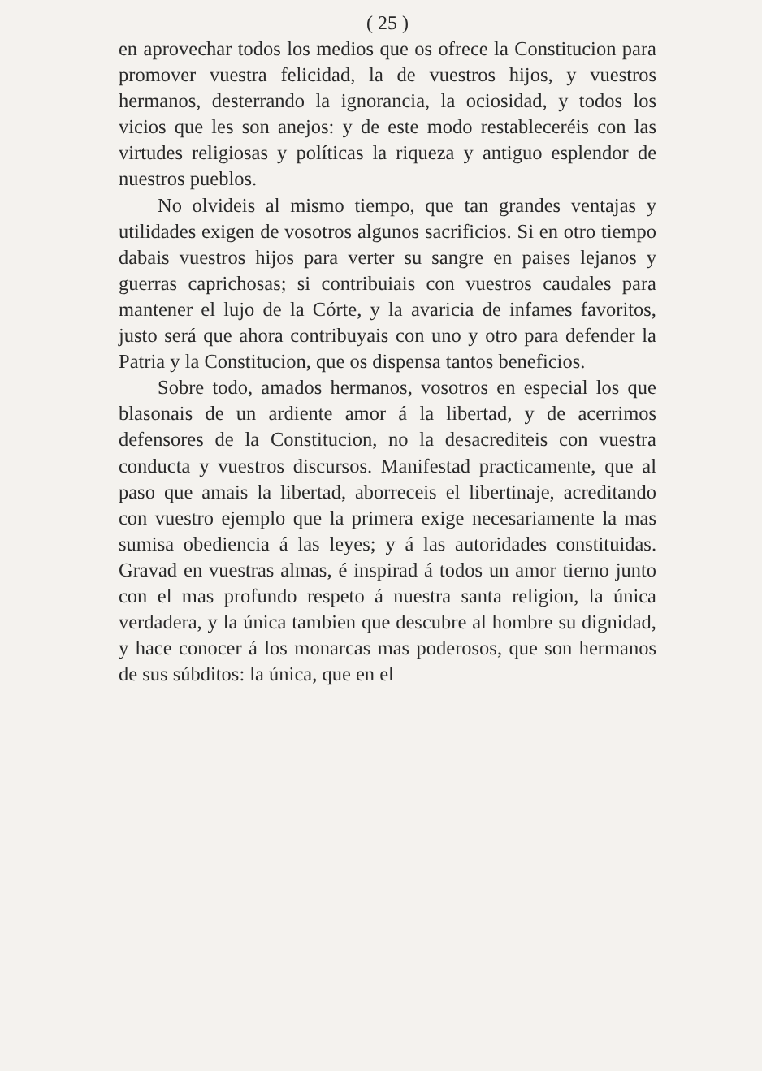( 25 )
en aprovechar todos los medios que os ofrece la Constitucion para promover vuestra felicidad, la de vuestros hijos, y vuestros hermanos, desterrando la ignorancia, la ociosidad, y todos los vicios que les son anejos: y de este modo restableceréis con las virtudes religiosas y políticas la riqueza y antiguo esplendor de nuestros pueblos.
No olvideis al mismo tiempo, que tan grandes ventajas y utilidades exigen de vosotros algunos sacrificios. Si en otro tiempo dabais vuestros hijos para verter su sangre en paises lejanos y guerras caprichosas; si contribuiais con vuestros caudales para mantener el lujo de la Córte, y la avaricia de infames favoritos, justo será que ahora contribuyais con uno y otro para defender la Patria y la Constitucion, que os dispensa tantos beneficios.
Sobre todo, amados hermanos, vosotros en especial los que blasonais de un ardiente amor á la libertad, y de acerrimos defensores de la Constitucion, no la desacrediteis con vuestra conducta y vuestros discursos. Manifestad practicamente, que al paso que amais la libertad, aborreceis el libertinaje, acreditando con vuestro ejemplo que la primera exige necesariamente la mas sumisa obediencia á las leyes; y á las autoridades constituidas. Gravad en vuestras almas, é inspirad á todos un amor tierno junto con el mas profundo respeto á nuestra santa religion, la única verdadera, y la única tambien que descubre al hombre su dignidad, y hace conocer á los monarcas mas poderosos, que son hermanos de sus súbditos: la única, que en el